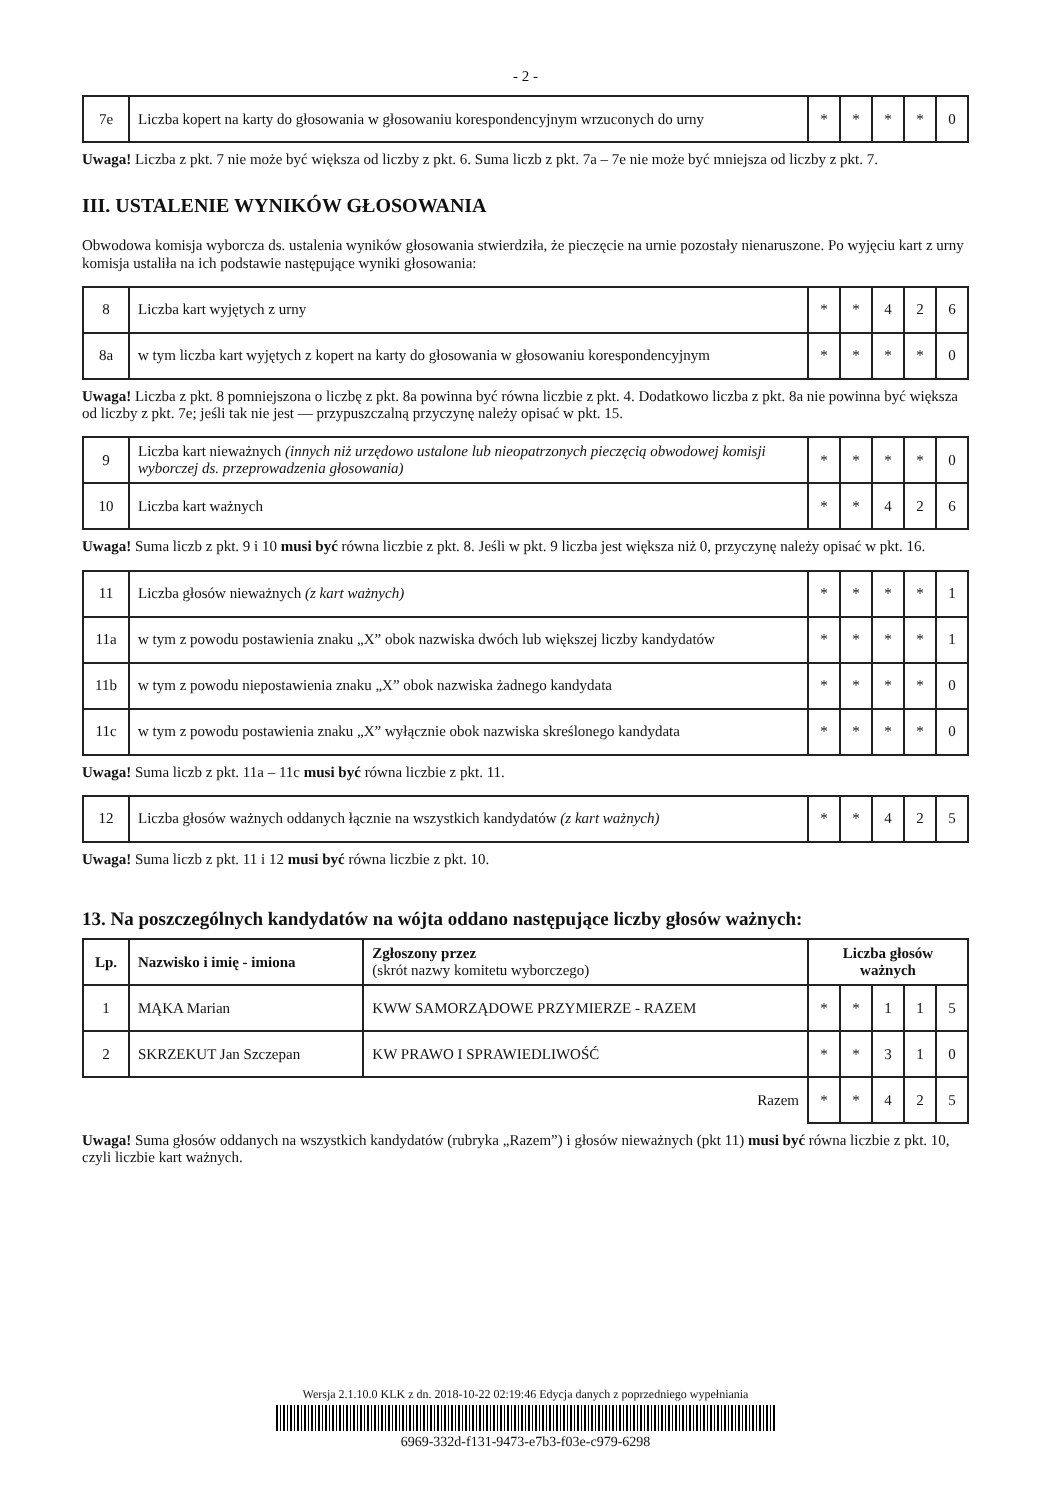- 2 -
| 7e | Liczba kopert na karty do głosowania w głosowaniu korespondencyjnym wrzuconych do urny | * | * | * | * | 0 |
Uwaga! Liczba z pkt. 7 nie może być większa od liczby z pkt. 6. Suma liczb z pkt. 7a – 7e nie może być mniejsza od liczby z pkt. 7.
III. USTALENIE WYNIKÓW GŁOSOWANIA
Obwodowa komisja wyborcza ds. ustalenia wyników głosowania stwierdziła, że pieczęcie na urnie pozostały nienaruszone. Po wyjęciu kart z urny komisja ustaliła na ich podstawie następujące wyniki głosowania:
| 8 | Liczba kart wyjętych z urny | * | * | 4 | 2 | 6 |
| 8a | w tym liczba kart wyjętych z kopert na karty do głosowania w głosowaniu korespondencyjnym | * | * | * | * | 0 |
Uwaga! Liczba z pkt. 8 pomniejszona o liczbę z pkt. 8a powinna być równa liczbie z pkt. 4. Dodatkowo liczba z pkt. 8a nie powinna być większa od liczby z pkt. 7e; jeśli tak nie jest — przypuszczalną przyczynę należy opisać w pkt. 15.
| 9 | Liczba kart nieważnych (innych niż urzędowo ustalone lub nieopatrzonych pieczęcią obwodowej komisji wyborczej ds. przeprowadzenia głosowania) | * | * | * | * | 0 |
| 10 | Liczba kart ważnych | * | * | 4 | 2 | 6 |
Uwaga! Suma liczb z pkt. 9 i 10 musi być równa liczbie z pkt. 8. Jeśli w pkt. 9 liczba jest większa niż 0, przyczynę należy opisać w pkt. 16.
| 11 | Liczba głosów nieważnych (z kart ważnych) | * | * | * | * | 1 |
| 11a | w tym z powodu postawienia znaku „X” obok nazwiska dwóch lub większej liczby kandydatów | * | * | * | * | 1 |
| 11b | w tym z powodu niepostawienia znaku „X” obok nazwiska żadnego kandydata | * | * | * | * | 0 |
| 11c | w tym z powodu postawienia znaku „X” wyłącznie obok nazwiska skreślonego kandydata | * | * | * | * | 0 |
Uwaga! Suma liczb z pkt. 11a – 11c musi być równa liczbie z pkt. 11.
| 12 | Liczba głosów ważnych oddanych łącznie na wszystkich kandydatów (z kart ważnych) | * | * | 4 | 2 | 5 |
Uwaga! Suma liczb z pkt. 11 i 12 musi być równa liczbie z pkt. 10.
13. Na poszczególnych kandydatów na wójta oddano następujące liczby głosów ważnych:
| Lp. | Nazwisko i imię - imiona | Zgłoszony przez (skrót nazwy komitetu wyborczego) | Liczba głosów ważnych | | | | |
| --- | --- | --- | --- | --- | --- | --- | --- |
| 1 | MĄKA Marian | KWW SAMORZĄDOWE PRZYMIERZE - RAZEM | * | * | 1 | 1 | 5 |
| 2 | SKRZEKUT Jan Szczepan | KW PRAWO I SPRAWIEDLIWOŚĆ | * | * | 3 | 1 | 0 |
| Razem | | | * | * | 4 | 2 | 5 |
Uwaga! Suma głosów oddanych na wszystkich kandydatów (rubryka „Razem”) i głosów nieważnych (pkt 11) musi być równa liczbie z pkt. 10, czyli liczbie kart ważnych.
Wersja 2.1.10.0 KLK z dn. 2018-10-22 02:19:46 Edycja danych z poprzedniego wypełniania
6969-332d-f131-9473-e7b3-f03e-c979-6298